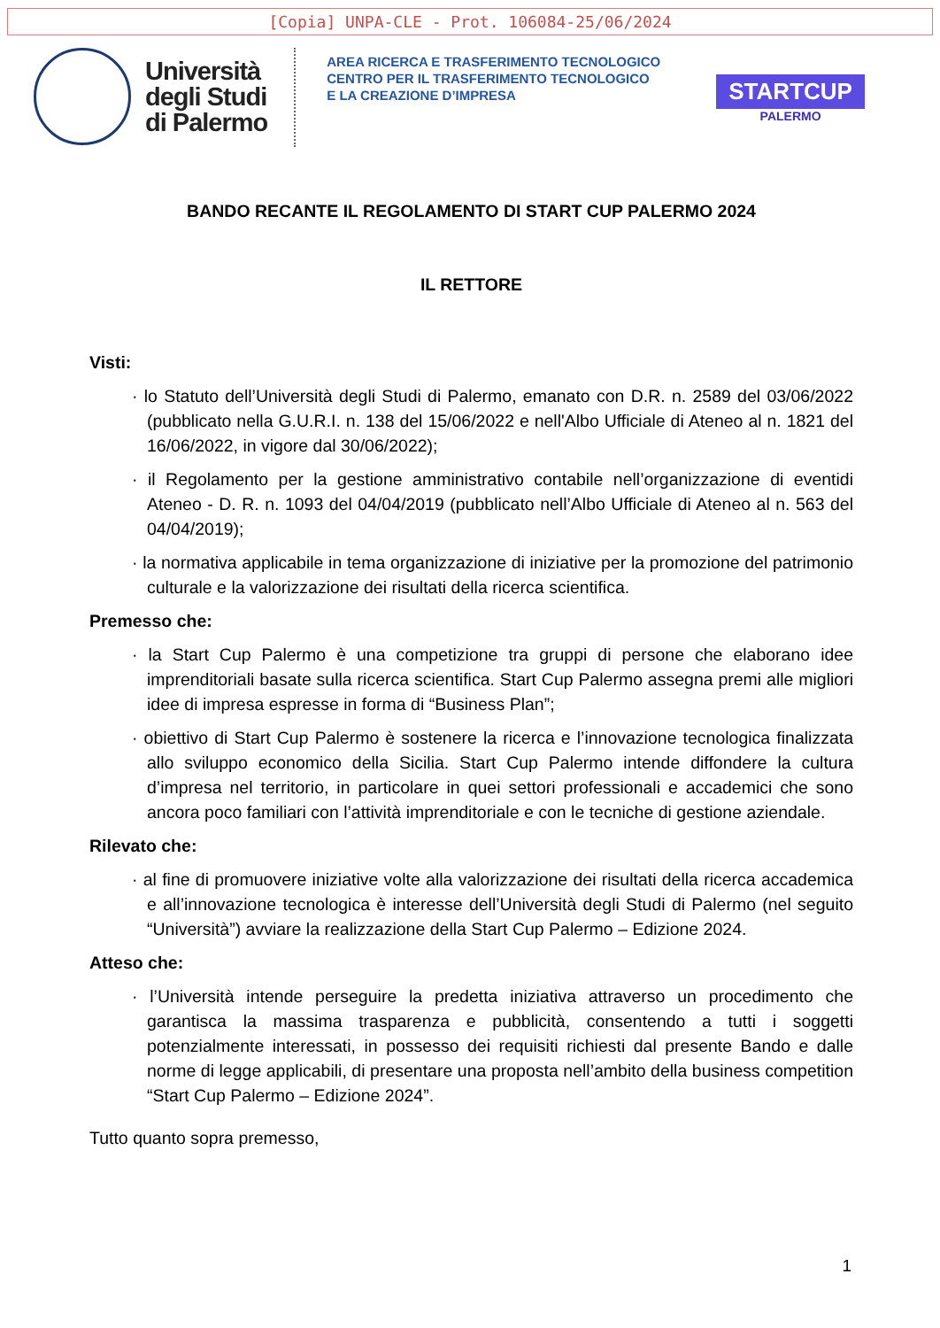[Copia] UNPA-CLE - Prot. 106084-25/06/2024
Università
degli Studi
di Palermo
AREA RICERCA E TRASFERIMENTO TECNOLOGICO
CENTRO PER IL TRASFERIMENTO TECNOLOGICO
E LA CREAZIONE D’IMPRESA
STARTCUP
PALERMO
BANDO RECANTE IL REGOLAMENTO DI START CUP PALERMO 2024
IL RETTORE
Visti:
· lo Statuto dell’Università degli Studi di Palermo, emanato con D.R. n. 2589 del 03/06/2022 (pubblicato nella G.U.R.I. n. 138 del 15/06/2022 e nell'Albo Ufficiale di Ateneo al n. 1821 del 16/06/2022, in vigore dal 30/06/2022);
· il Regolamento per la gestione amministrativo contabile nell’organizzazione di eventidi Ateneo - D. R. n. 1093 del 04/04/2019 (pubblicato nell’Albo Ufficiale di Ateneo al n. 563 del 04/04/2019);
· la normativa applicabile in tema organizzazione di iniziative per la promozione del patrimonio culturale e la valorizzazione dei risultati della ricerca scientifica.
Premesso che:
· la Start Cup Palermo è una competizione tra gruppi di persone che elaborano idee imprenditoriali basate sulla ricerca scientifica. Start Cup Palermo assegna premi alle migliori idee di impresa espresse in forma di “Business Plan”;
· obiettivo di Start Cup Palermo è sostenere la ricerca e l’innovazione tecnologica finalizzata allo sviluppo economico della Sicilia. Start Cup Palermo intende diffondere la cultura d’impresa nel territorio, in particolare in quei settori professionali e accademici che sono ancora poco familiari con l’attività imprenditoriale e con le tecniche di gestione aziendale.
Rilevato che:
· al fine di promuovere iniziative volte alla valorizzazione dei risultati della ricerca accademica e all’innovazione tecnologica è interesse dell’Università degli Studi di Palermo (nel seguito “Università”) avviare la realizzazione della Start Cup Palermo – Edizione 2024.
Atteso che:
· l’Università intende perseguire la predetta iniziativa attraverso un procedimento che garantisca la massima trasparenza e pubblicità, consentendo a tutti i soggetti potenzialmente interessati, in possesso dei requisiti richiesti dal presente Bando e dalle norme di legge applicabili, di presentare una proposta nell’ambito della business competition “Start Cup Palermo – Edizione 2024”.
Tutto quanto sopra premesso,
1